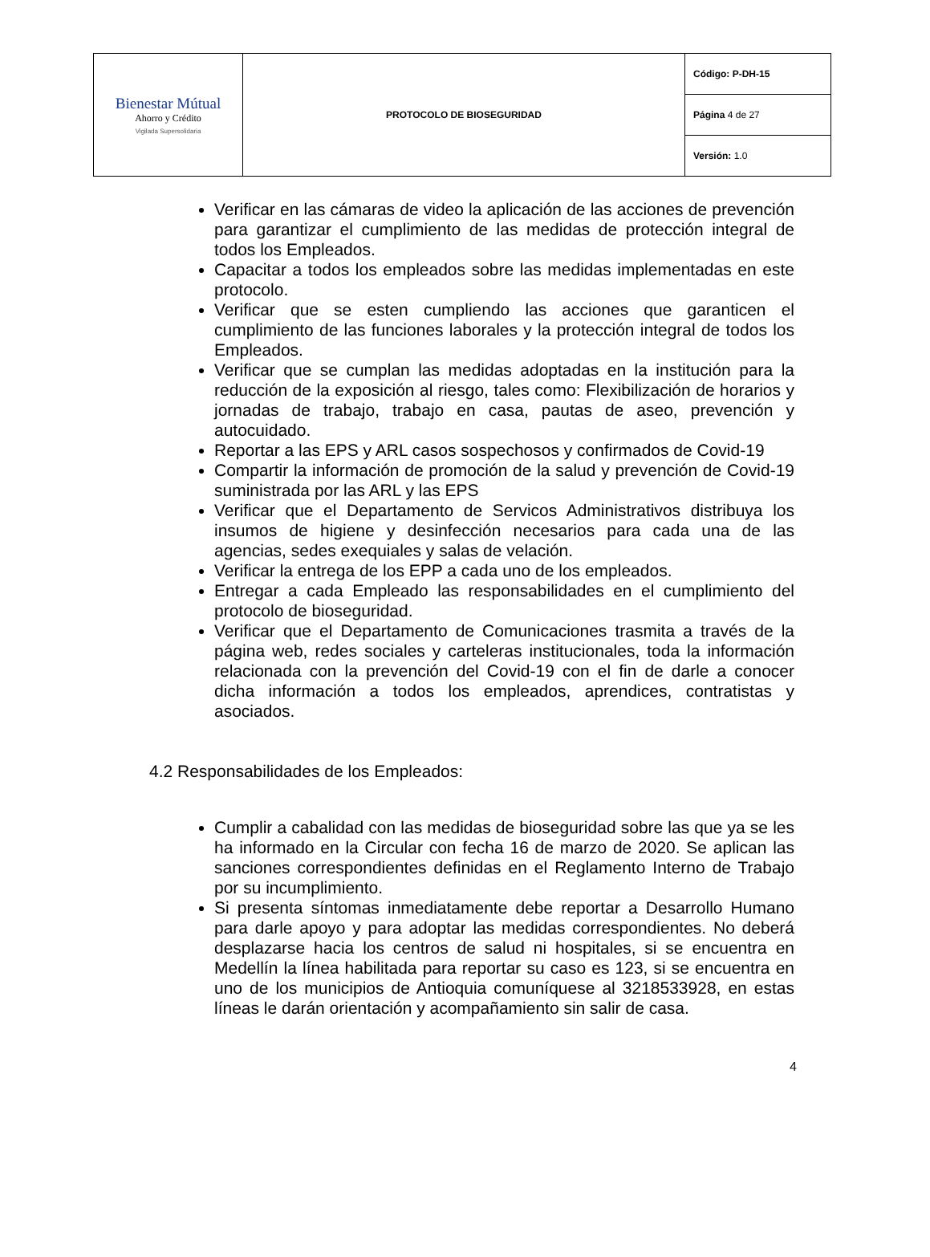| Bienestar Mútual Ahorro y Crédito Vigilada Supersolidaria | PROTOCOLO DE BIOSEGURIDAD | Código: P-DH-15 |
| | | Página 4 de 27 |
| | | Versión: 1.0 |
Verificar en las cámaras de video la aplicación de las acciones de prevención para garantizar el cumplimiento de las medidas de protección integral de todos los Empleados.
Capacitar a todos los empleados sobre las medidas implementadas en este protocolo.
Verificar que se esten cumpliendo las acciones que garanticen el cumplimiento de las funciones laborales y la protección integral de todos los Empleados.
Verificar que se cumplan las medidas adoptadas en la institución para la reducción de la exposición al riesgo, tales como: Flexibilización de horarios y jornadas de trabajo, trabajo en casa, pautas de aseo, prevención y autocuidado.
Reportar a las EPS y ARL casos sospechosos y confirmados de Covid-19
Compartir la información de promoción de la salud y prevención de Covid-19 suministrada por las ARL y las EPS
Verificar que el Departamento de Servicos Administrativos distribuya los insumos de higiene y desinfección necesarios para cada una de las agencias, sedes exequiales y salas de velación.
Verificar la entrega de los EPP a cada uno de los empleados.
Entregar a cada Empleado las responsabilidades en el cumplimiento del protocolo de bioseguridad.
Verificar que el Departamento de Comunicaciones trasmita a través de la página web, redes sociales y carteleras institucionales, toda la información relacionada con la prevención del Covid-19 con el fin de darle a conocer dicha información a todos los empleados, aprendices, contratistas y asociados.
4.2 Responsabilidades de los Empleados:
Cumplir a cabalidad con las medidas de bioseguridad sobre las que ya se les ha informado en la Circular con fecha 16 de marzo de 2020. Se aplican las sanciones correspondientes definidas en el Reglamento Interno de Trabajo por su incumplimiento.
Si presenta síntomas inmediatamente debe reportar a Desarrollo Humano para darle apoyo y para adoptar las medidas correspondientes. No deberá desplazarse hacia los centros de salud ni hospitales, si se encuentra en Medellín la línea habilitada para reportar su caso es 123, si se encuentra en uno de los municipios de Antioquia comuníquese al 3218533928, en estas líneas le darán orientación y acompañamiento sin salir de casa.
4